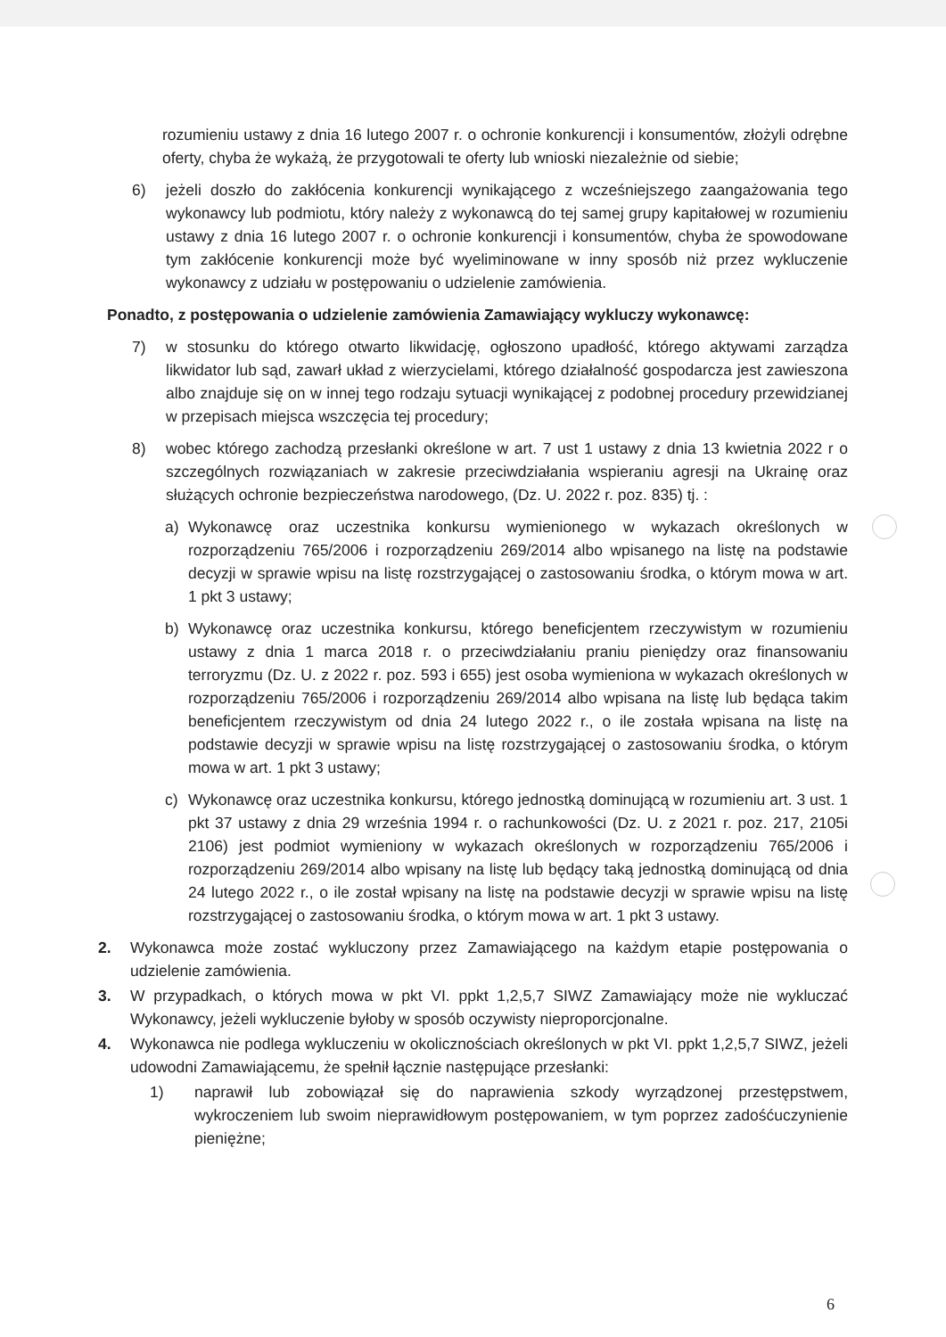rozumieniu ustawy z dnia 16 lutego 2007 r. o ochronie konkurencji i konsumentów, złożyli odrębne oferty, chyba że wykażą, że przygotowali te oferty lub wnioski niezależnie od siebie;
6) jeżeli doszło do zakłócenia konkurencji wynikającego z wcześniejszego zaangażowania tego wykonawcy lub podmiotu, który należy z wykonawcą do tej samej grupy kapitałowej w rozumieniu ustawy z dnia 16 lutego 2007 r. o ochronie konkurencji i konsumentów, chyba że spowodowane tym zakłócenie konkurencji może być wyeliminowane w inny sposób niż przez wykluczenie wykonawcy z udziału w postępowaniu o udzielenie zamówienia.
Ponadto, z postępowania o udzielenie zamówienia Zamawiający wykluczy wykonawcę:
7) w stosunku do którego otwarto likwidację, ogłoszono upadłość, którego aktywami zarządza likwidator lub sąd, zawarł układ z wierzycielami, którego działalność gospodarcza jest zawieszona albo znajduje się on w innej tego rodzaju sytuacji wynikającej z podobnej procedury przewidzianej w przepisach miejsca wszczęcia tej procedury;
8) wobec którego zachodzą przesłanki określone w art. 7 ust 1 ustawy z dnia 13 kwietnia 2022 r o szczególnych rozwiązaniach w zakresie przeciwdziałania wspieraniu agresji na Ukrainę oraz służących ochronie bezpieczeństwa narodowego, (Dz. U. 2022 r. poz. 835) tj. :
a) Wykonawcę oraz uczestnika konkursu wymienionego w wykazach określonych w rozporządzeniu 765/2006 i rozporządzeniu 269/2014 albo wpisanego na listę na podstawie decyzji w sprawie wpisu na listę rozstrzygającej o zastosowaniu środka, o którym mowa w art. 1 pkt 3 ustawy;
b) Wykonawcę oraz uczestnika konkursu, którego beneficjentem rzeczywistym w rozumieniu ustawy z dnia 1 marca 2018 r. o przeciwdziałaniu praniu pieniędzy oraz finansowaniu terroryzmu (Dz. U. z 2022 r. poz. 593 i 655) jest osoba wymieniona w wykazach określonych w rozporządzeniu 765/2006 i rozporządzeniu 269/2014 albo wpisana na listę lub będąca takim beneficjentem rzeczywistym od dnia 24 lutego 2022 r., o ile została wpisana na listę na podstawie decyzji w sprawie wpisu na listę rozstrzygającej o zastosowaniu środka, o którym mowa w art. 1 pkt 3 ustawy;
c) Wykonawcę oraz uczestnika konkursu, którego jednostką dominującą w rozumieniu art. 3 ust. 1 pkt 37 ustawy z dnia 29 września 1994 r. o rachunkowości (Dz. U. z 2021 r. poz. 217, 2105i 2106) jest podmiot wymieniony w wykazach określonych w rozporządzeniu 765/2006 i rozporządzeniu 269/2014 albo wpisany na listę lub będący taką jednostką dominującą od dnia 24 lutego 2022 r., o ile został wpisany na listę na podstawie decyzji w sprawie wpisu na listę rozstrzygającej o zastosowaniu środka, o którym mowa w art. 1 pkt 3 ustawy.
2. Wykonawca może zostać wykluczony przez Zamawiającego na każdym etapie postępowania o udzielenie zamówienia.
3. W przypadkach, o których mowa w pkt VI. ppkt 1,2,5,7 SIWZ Zamawiający może nie wykluczać Wykonawcy, jeżeli wykluczenie byłoby w sposób oczywisty nieproporcjonalne.
4. Wykonawca nie podlega wykluczeniu w okolicznościach określonych w pkt VI. ppkt 1,2,5,7 SIWZ, jeżeli udowodni Zamawiającemu, że spełnił łącznie następujące przesłanki:
1) naprawił lub zobowiązał się do naprawienia szkody wyrządzonej przestępstwem, wykroczeniem lub swoim nieprawidłowym postępowaniem, w tym poprzez zadośćuczynienie pieniężne;
6